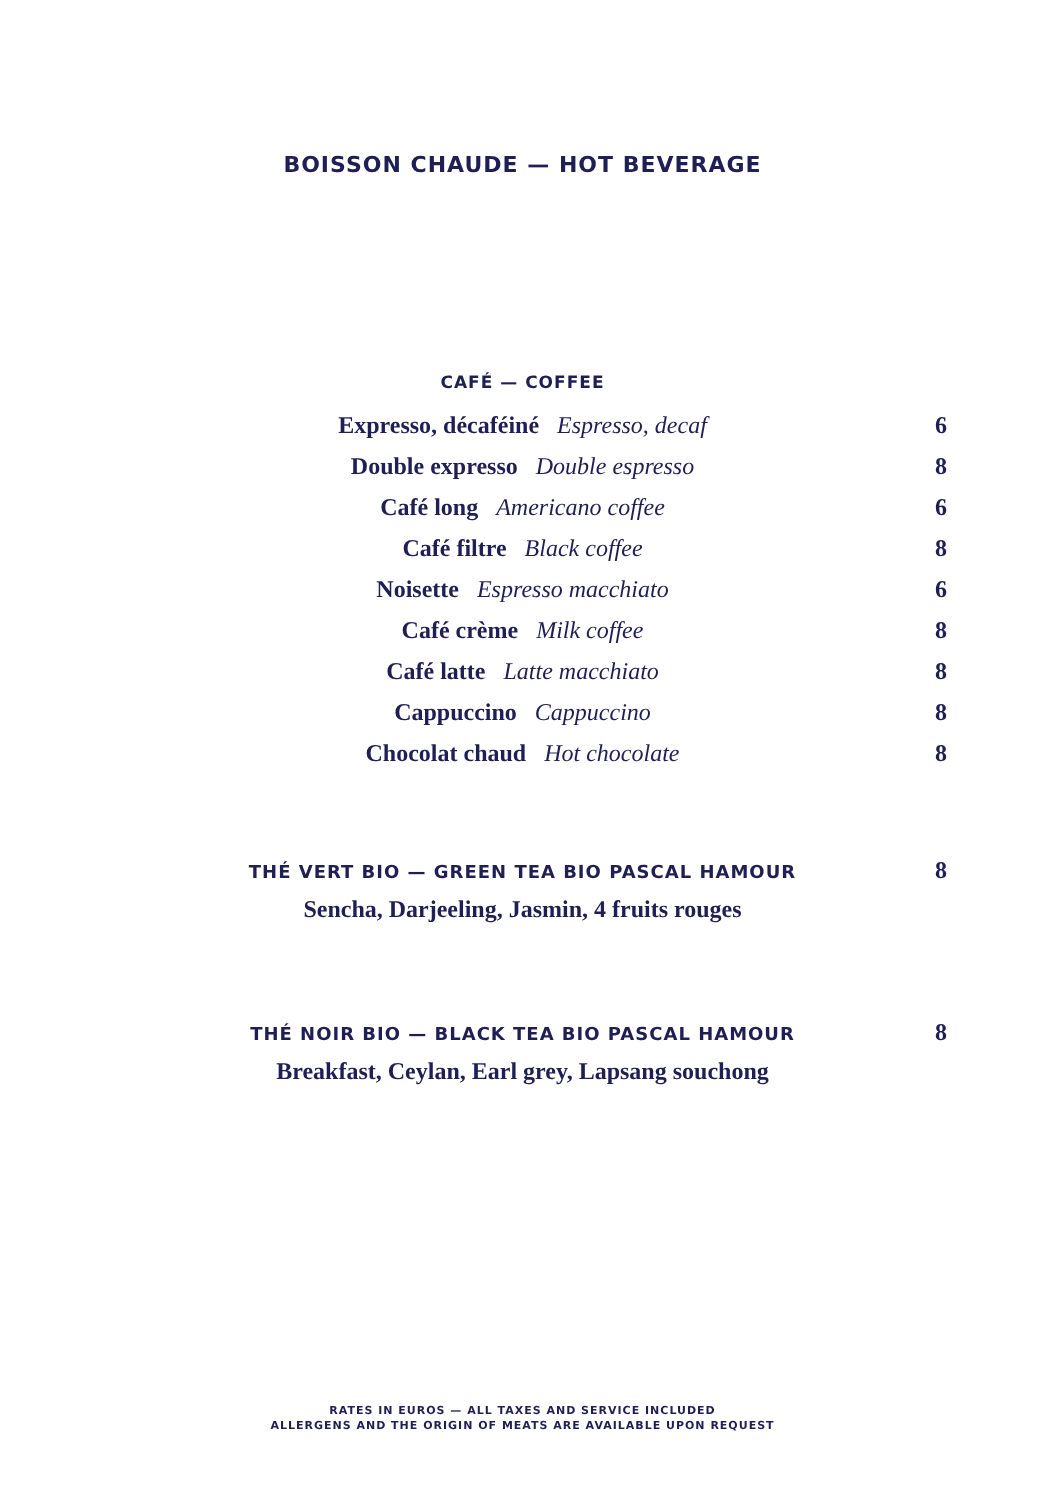BOISSON CHAUDE — HOT BEVERAGE
CAFÉ — COFFEE
Expresso, décaféiné Espresso, decaf 6
Double expresso Double espresso 8
Café long Americano coffee 6
Café filtre Black coffee 8
Noisette Espresso macchiato 6
Café crème Milk coffee 8
Café latte Latte macchiato 8
Cappuccino Cappuccino 8
Chocolat chaud Hot chocolate 8
THÉ VERT BIO — GREEN TEA BIO PASCAL HAMOUR 8
Sencha, Darjeeling, Jasmin, 4 fruits rouges
THÉ NOIR BIO — BLACK TEA BIO PASCAL HAMOUR 8
Breakfast, Ceylan, Earl grey, Lapsang souchong
RATES IN EUROS — ALL TAXES AND SERVICE INCLUDED
ALLERGENS AND THE ORIGIN OF MEATS ARE AVAILABLE UPON REQUEST